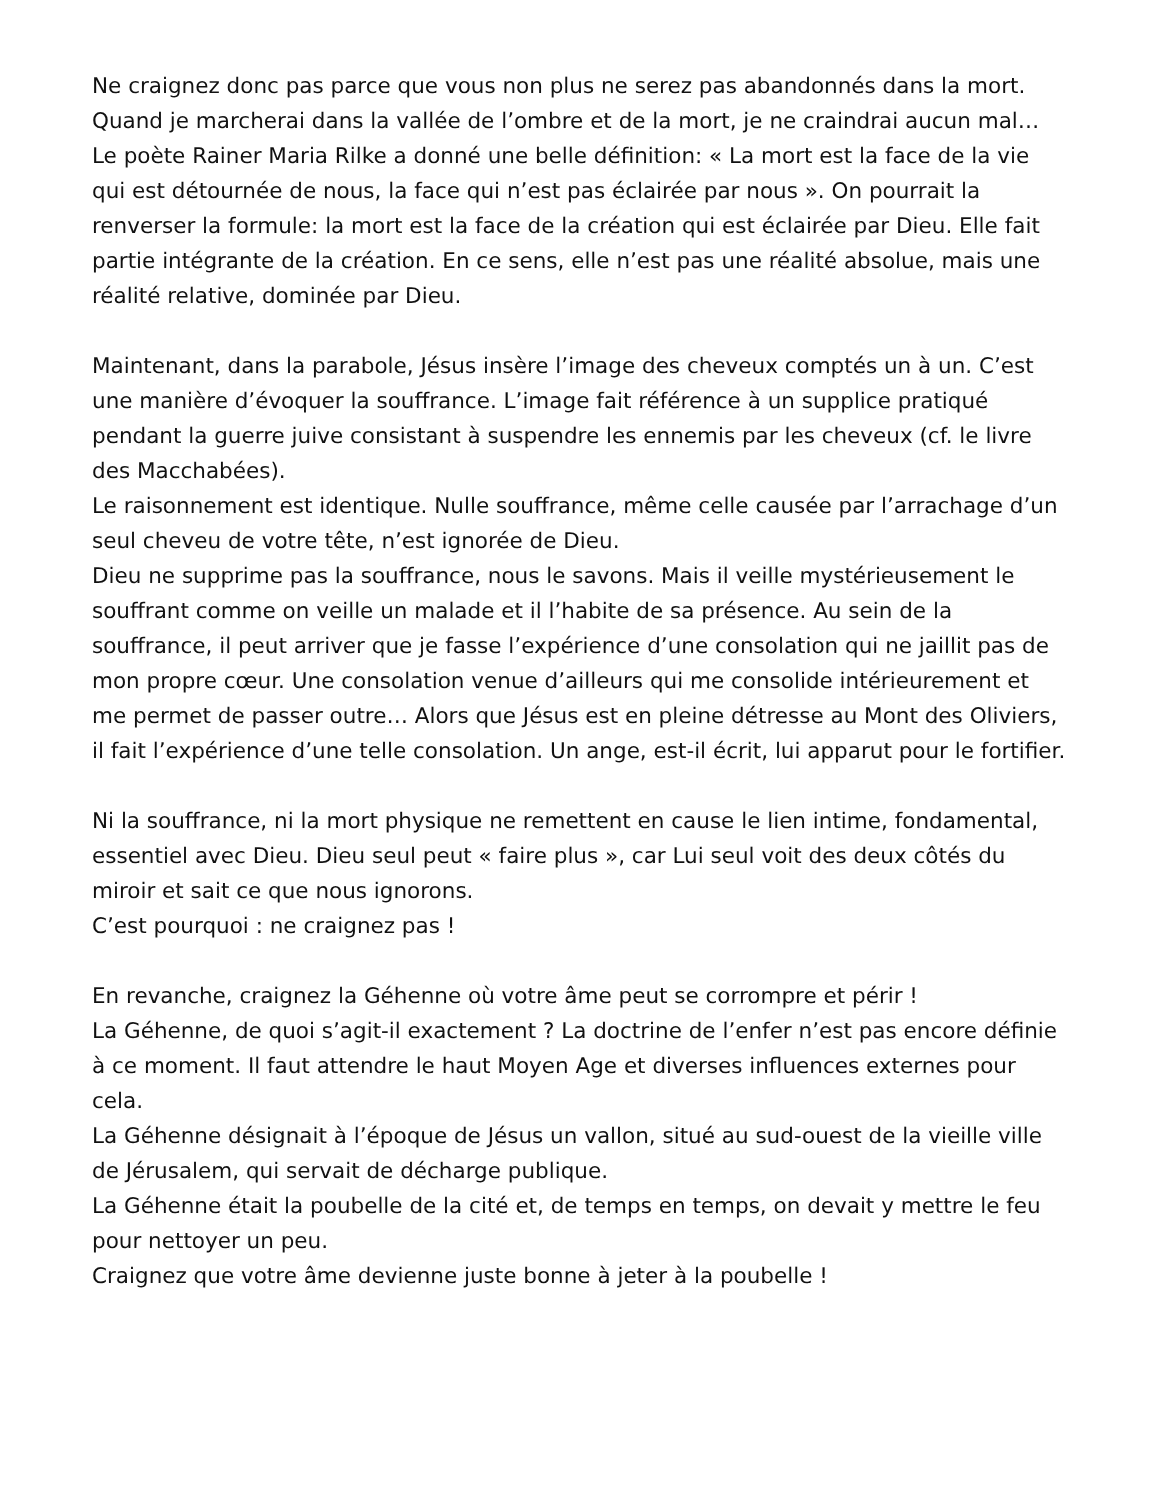Ne craignez donc pas parce que vous non plus ne serez pas abandonnés dans la mort. Quand je marcherai dans la vallée de l’ombre et de la mort, je ne craindrai aucun mal…
Le poète Rainer Maria Rilke a donné une belle définition: « La mort est la face de la vie qui est détournée de nous, la face qui n’est pas éclairée par nous ». On pourrait la renverser la formule: la mort est la face de la création qui est éclairée par Dieu. Elle fait partie intégrante de la création. En ce sens, elle n’est pas une réalité absolue, mais une réalité relative, dominée par Dieu.
Maintenant, dans la parabole, Jésus insère l’image des cheveux comptés un à un. C’est une manière d’évoquer la souffrance. L’image fait référence à un supplice pratiqué pendant la guerre juive consistant à suspendre les ennemis par les cheveux (cf. le livre des Macchabées).
Le raisonnement est identique. Nulle souffrance, même celle causée par l’arrachage d’un seul cheveu de votre tête, n’est ignorée de Dieu.
Dieu ne supprime pas la souffrance, nous le savons. Mais il veille mystérieusement le souffrant comme on veille un malade et il l’habite de sa présence. Au sein de la souffrance, il peut arriver que je fasse l’expérience d’une consolation qui ne jaillit pas de mon propre cœur. Une consolation venue d’ailleurs qui me consolide intérieurement et me permet de passer outre… Alors que Jésus est en pleine détresse au Mont des Oliviers, il fait l’expérience d’une telle consolation. Un ange, est-il écrit, lui apparut pour le fortifier.
Ni la souffrance, ni la mort physique ne remettent en cause le lien intime, fondamental, essentiel avec Dieu. Dieu seul peut « faire plus », car Lui seul voit des deux côtés du miroir et sait ce que nous ignorons.
C’est pourquoi : ne craignez pas !
En revanche, craignez la Géhenne où votre âme peut se corrompre et périr !
La Géhenne, de quoi s’agit-il exactement ? La doctrine de l’enfer n’est pas encore définie à ce moment. Il faut attendre le haut Moyen Age et diverses influences externes pour cela.
La Géhenne désignait à l’époque de Jésus un vallon, situé au sud-ouest de la vieille ville de Jérusalem, qui servait de décharge publique.
La Géhenne était la poubelle de la cité et, de temps en temps, on devait y mettre le feu pour nettoyer un peu.
Craignez que votre âme devienne juste bonne à jeter à la poubelle !